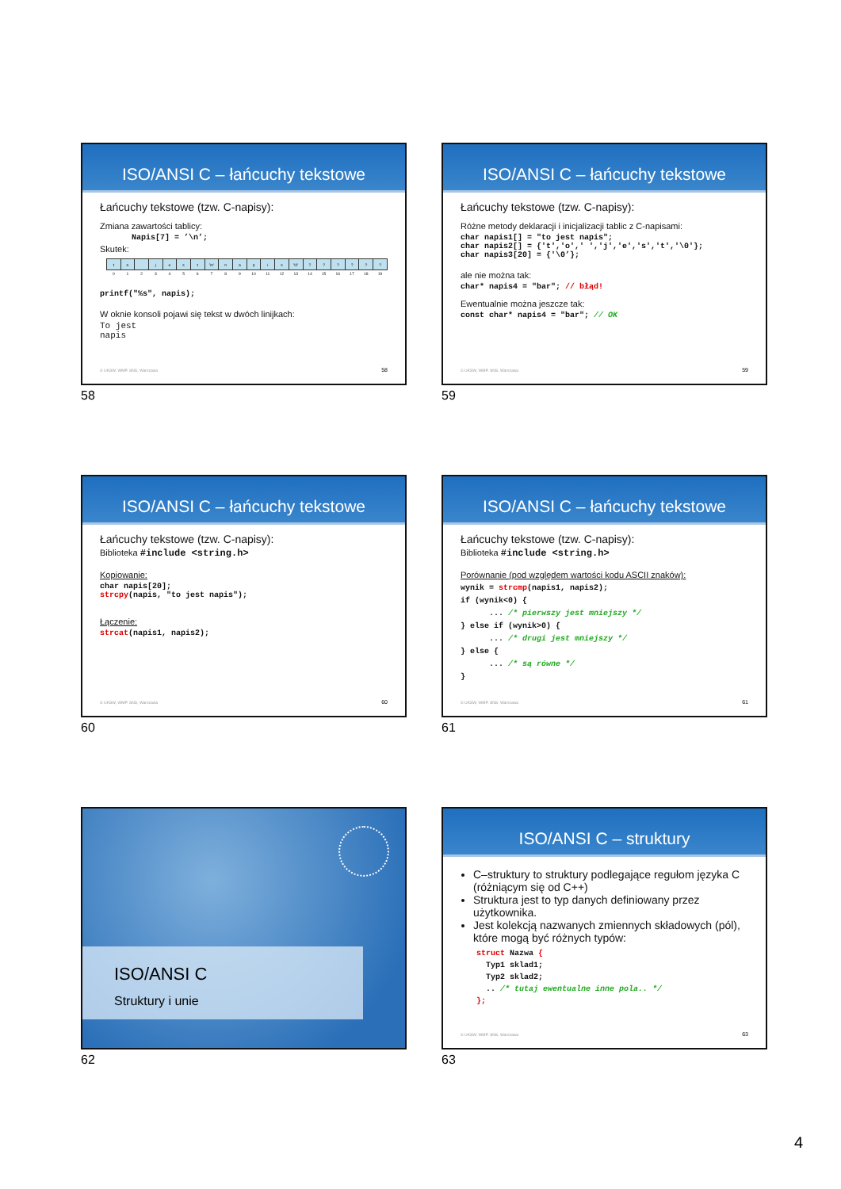ISO/ANSI C – łańcuchy tekstowe
Łańcuchy tekstowe (tzw. C-napisy):
Zmiana zawartości tablicy:
Napis[7] = ’\n’;
Skutek:
| t | o | | j | e | s | t | '\n' | n | a | p | i | s | '\0' | ? | ? | ? | ? | ? | ? |
| 0 | 1 | 2 | 3 | 4 | 5 | 6 | 7 | 8 | 9 | 10 | 11 | 12 | 13 | 14 | 15 | 16 | 17 | 18 | 19 |
printf("%s", napis);
W oknie konsoli pojawi się tekst w dwóch linijkach:
To jest
napis
© UKSW, WMP. SNS, Warszawa 58
58
ISO/ANSI C – łańcuchy tekstowe
Łańcuchy tekstowe (tzw. C-napisy):
Różne metody deklaracji i inicjalizacji tablic z C-napisami:
char napis1[] = "to jest napis";
char napis2[] = {'t','o',' ','j','e','s','t','\0'};
char napis3[20] = {'\0’};
ale nie można tak:
char* napis4 = "bar"; // błąd!
Ewentualnie można jeszcze tak:
const char* napis4 = "bar"; // OK
© UKSW, WMP. SNS, Warszawa 59
59
ISO/ANSI C – łańcuchy tekstowe
Łańcuchy tekstowe (tzw. C-napisy):
Biblioteka #include <string.h>
Kopiowanie:
char napis[20];
strcpy(napis, "to jest napis");
Łączenie:
strcat(napis1, napis2);
© UKSW, WMP. SNS, Warszawa 60
60
ISO/ANSI C – łańcuchy tekstowe
Łańcuchy tekstowe (tzw. C-napisy):
Biblioteka #include <string.h>
Porównanie (pod względem wartości kodu ASCII znaków):
wynik = strcmp(napis1, napis2); if (wynik<0) { ... /* pierwszy jest mniejszy */ } else if (wynik>0) { ... /* drugi jest mniejszy */ } else { ... /* są równe */ }
© UKSW, WMP. SNS, Warszawa 61
61
ISO/ANSI C
Struktury i unie
62
ISO/ANSI C – struktury
C–struktury to struktury podlegające regułom języka C (różniącym się od C++)
Struktura jest to typ danych definiowany przez użytkownika.
Jest kolekcją nazwanych zmiennych składowych (pól), które mogą być różnych typów:
struct Nazwa { Typ1 sklad1; Typ2 sklad2; .. /* tutaj ewentualne inne pola.. */ };
© UKSW, WMP. SNS, Warszawa 63
63
4